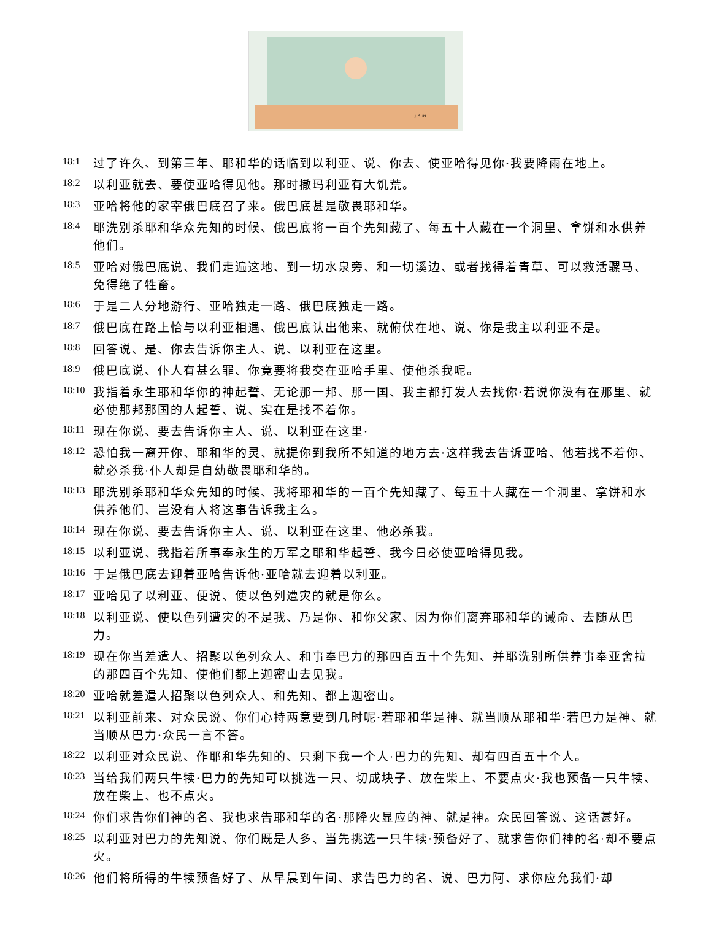J. SUN
18:1 过了许久、到第三年、耶和华的话临到以利亚、说、你去、使亚哈得见你·我要降雨在地上。
18:2 以利亚就去、要使亚哈得见他。那时撒玛利亚有大饥荒。
18:3 亚哈将他的家宰俄巴底召了来。俄巴底甚是敬畏耶和华。
18:4 耶洗别杀耶和华众先知的时候、俄巴底将一百个先知藏了、每五十人藏在一个洞里、拿饼和水供养他们。
18:5 亚哈对俄巴底说、我们走遍这地、到一切水泉旁、和一切溪边、或者找得着青草、可以救活骡马、免得绝了牲畜。
18:6 于是二人分地游行、亚哈独走一路、俄巴底独走一路。
18:7 俄巴底在路上恰与以利亚相遇、俄巴底认出他来、就俯伏在地、说、你是我主以利亚不是。
18:8 回答说、是、你去告诉你主人、说、以利亚在这里。
18:9 俄巴底说、仆人有甚么罪、你竟要将我交在亚哈手里、使他杀我呢。
18:10 我指着永生耶和华你的神起誓、无论那一邦、那一国、我主都打发人去找你·若说你没有在那里、就必使那邦那国的人起誓、说、实在是找不着你。
18:11 现在你说、要去告诉你主人、说、以利亚在这里·
18:12 恐怕我一离开你、耶和华的灵、就提你到我所不知道的地方去·这样我去告诉亚哈、他若找不着你、就必杀我·仆人却是自幼敬畏耶和华的。
18:13 耶洗别杀耶和华众先知的时候、我将耶和华的一百个先知藏了、每五十人藏在一个洞里、拿饼和水供养他们、岂没有人将这事告诉我主么。
18:14 现在你说、要去告诉你主人、说、以利亚在这里、他必杀我。
18:15 以利亚说、我指着所事奉永生的万军之耶和华起誓、我今日必使亚哈得见我。
18:16 于是俄巴底去迎着亚哈告诉他·亚哈就去迎着以利亚。
18:17 亚哈见了以利亚、便说、使以色列遭灾的就是你么。
18:18 以利亚说、使以色列遭灾的不是我、乃是你、和你父家、因为你们离弃耶和华的诫命、去随从巴力。
18:19 现在你当差遣人、招聚以色列众人、和事奉巴力的那四百五十个先知、并耶洗别所供养事奉亚舍拉的那四百个先知、使他们都上迦密山去见我。
18:20 亚哈就差遣人招聚以色列众人、和先知、都上迦密山。
18:21 以利亚前来、对众民说、你们心持两意要到几时呢·若耶和华是神、就当顺从耶和华·若巴力是神、就当顺从巴力·众民一言不答。
18:22 以利亚对众民说、作耶和华先知的、只剩下我一个人·巴力的先知、却有四百五十个人。
18:23 当给我们两只牛犊·巴力的先知可以挑选一只、切成块子、放在柴上、不要点火·我也预备一只牛犊、放在柴上、也不点火。
18:24 你们求告你们神的名、我也求告耶和华的名·那降火显应的神、就是神。众民回答说、这话甚好。
18:25 以利亚对巴力的先知说、你们既是人多、当先挑选一只牛犊·预备好了、就求告你们神的名·却不要点火。
18:26 他们将所得的牛犊预备好了、从早晨到午间、求告巴力的名、说、巴力阿、求你应允我们·却